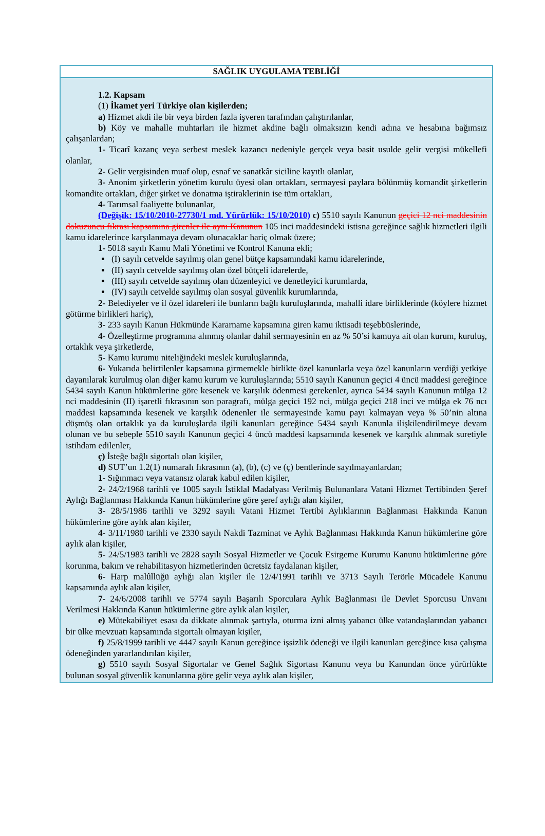SAĞLIK UYGULAMA TEBLİĞİ
1.2. Kapsam
(1) İkamet yeri Türkiye olan kişilerden;
a) Hizmet akdi ile bir veya birden fazla işveren tarafından çalıştırılanlar,
b) Köy ve mahalle muhtarları ile hizmet akdine bağlı olmaksızın kendi adına ve hesabına bağımsız çalışanlardan;
1- Ticarî kazanç veya serbest meslek kazancı nedeniyle gerçek veya basit usulde gelir vergisi mükellefi olanlar,
2- Gelir vergisinden muaf olup, esnaf ve sanatkâr siciline kayıtlı olanlar,
3- Anonim şirketlerin yönetim kurulu üyesi olan ortakları, sermayesi paylara bölünmüş komandit şirketlerin komandite ortakları, diğer şirket ve donatma iştiraklerinin ise tüm ortakları,
4- Tarımsal faaliyette bulunanlar,
(Değişik: 15/10/2010-27730/1 md. Yürürlük: 15/10/2010) c) 5510 sayılı Kanunun geçici 12 nci maddesinin dokuzuncu fıkrası kapsamına girenler ile aynı Kanunun 105 inci maddesindeki istisna gereğince sağlık hizmetleri ilgili kamu idarelerince karşılanmaya devam olunacaklar hariç olmak üzere;
1- 5018 sayılı Kamu Mali Yönetimi ve Kontrol Kanuna ekli;
(I) sayılı cetvelde sayılmış olan genel bütçe kapsamındaki kamu idarelerinde,
(II) sayılı cetvelde sayılmış olan özel bütçeli idarelerde,
(III) sayılı cetvelde sayılmış olan düzenleyici ve denetleyici kurumlarda,
(IV) sayılı cetvelde sayılmış olan sosyal güvenlik kurumlarında,
2- Belediyeler ve il özel idareleri ile bunların bağlı kuruluşlarında, mahalli idare birliklerinde (köylere hizmet götürme birlikleri hariç),
3- 233 sayılı Kanun Hükmünde Kararname kapsamına giren kamu iktisadi teşebbüslerinde,
4- Özelleştirme programına alınmış olanlar dahil sermayesinin en az % 50’si kamuya ait olan kurum, kuruluş, ortaklık veya şirketlerde,
5- Kamu kurumu niteliğindeki meslek kuruluşlarında,
6- Yukarıda belirtilenler kapsamına girmemekle birlikte özel kanunlarla veya özel kanunların verdiği yetkiye dayanılarak kurulmuş olan diğer kamu kurum ve kuruluşlarında; 5510 sayılı Kanunun geçici 4 üncü maddesi gereğince 5434 sayılı Kanun hükümlerine göre kesenek ve karşılık ödenmesi gerekenler, ayrıca 5434 sayılı Kanunun mülga 12 nci maddesinin (II) işaretli fıkrasının son paragrafı, mülga geçici 192 nci, mülga geçici 218 inci ve mülga ek 76 ncı maddesi kapsamında kesenek ve karşılık ödenenler ile sermayesinde kamu payı kalmayan veya % 50’nin altına düşmüş olan ortaklık ya da kuruluşlarda ilgili kanunları gereğince 5434 sayılı Kanunla ilişkilendirilmeye devam olunan ve bu sebeple 5510 sayılı Kanunun geçici 4 üncü maddesi kapsamında kesenek ve karşılık alınmak suretiyle istihdam edilenler,
ç) İsteğe bağlı sigortalı olan kişiler,
d) SUT’un 1.2(1) numaralı fıkrasının (a), (b), (c) ve (ç) bentlerinde sayılmayanlardan;
1- Sığınmacı veya vatansız olarak kabul edilen kişiler,
2- 24/2/1968 tarihli ve 1005 sayılı İstiklal Madalyası Verilmiş Bulunanlara Vatani Hizmet Tertibinden Şeref Aylığı Bağlanması Hakkında Kanun hükümlerine göre şeref aylığı alan kişiler,
3- 28/5/1986 tarihli ve 3292 sayılı Vatani Hizmet Tertibi Aylıklarının Bağlanması Hakkında Kanun hükümlerine göre aylık alan kişiler,
4- 3/11/1980 tarihli ve 2330 sayılı Nakdi Tazminat ve Aylık Bağlanması Hakkında Kanun hükümlerine göre aylık alan kişiler,
5- 24/5/1983 tarihli ve 2828 sayılı Sosyal Hizmetler ve Çocuk Esirgeme Kurumu Kanunu hükümlerine göre korunma, bakım ve rehabilitasyon hizmetlerinden ücretsiz faydalanan kişiler,
6- Harp malûllüğü aylığı alan kişiler ile 12/4/1991 tarihli ve 3713 Sayılı Terörle Mücadele Kanunu kapsamında aylık alan kişiler,
7- 24/6/2008 tarihli ve 5774 sayılı Başarılı Sporculara Aylık Bağlanması ile Devlet Sporcusu Unvanı Verilmesi Hakkında Kanun hükümlerine göre aylık alan kişiler,
e) Mütekabiliyet esası da dikkate alınmak şartıyla, oturma izni almış yabancı ülke vatandaşlarından yabancı bir ülke mevzuatı kapsamında sigortalı olmayan kişiler,
f) 25/8/1999 tarihli ve 4447 sayılı Kanun gereğince işsizlik ödeneği ve ilgili kanunları gereğince kısa çalışma ödeneğinden yararlandırılan kişiler,
g) 5510 sayılı Sosyal Sigortalar ve Genel Sağlık Sigortası Kanunu veya bu Kanundan önce yürürlükte bulunan sosyal güvenlik kanunlarına göre gelir veya aylık alan kişiler,